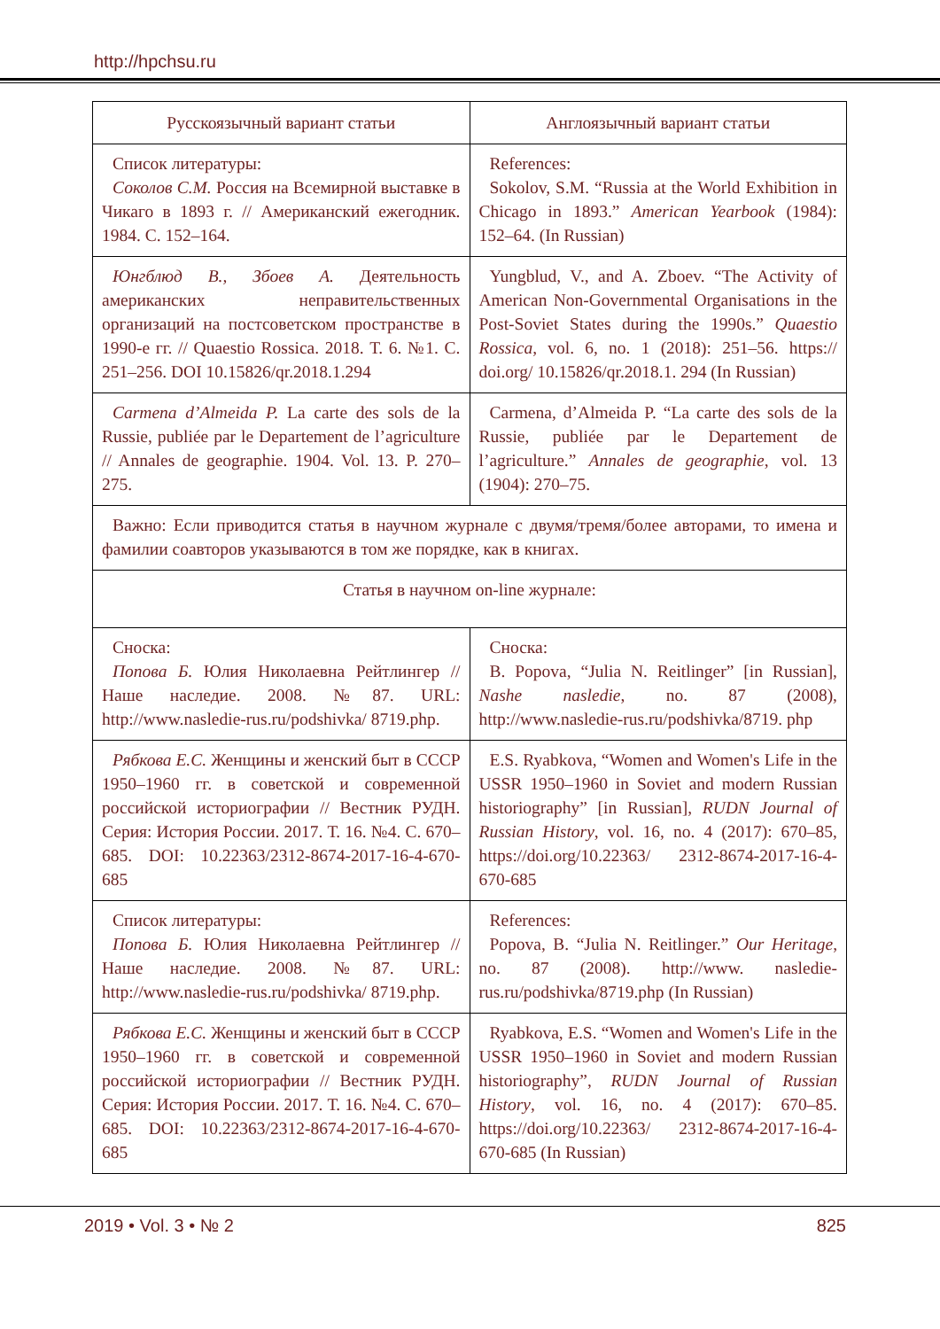http://hpchsu.ru
| Русскоязычный вариант статьи | Англоязычный вариант статьи |
| --- | --- |
| Список литературы: Соколов С.М. Россия на Всемирной выставке в Чикаго в 1893 г. // Американский ежегодник. 1984. С. 152–164. | References: Sokolov, S.M. “Russia at the World Exhibition in Chicago in 1893.” American Yearbook (1984): 152–64. (In Russian) |
| Юнгблюд В., Збоев А. Деятельность американских неправительственных организаций на постсоветском пространстве в 1990-е гг. // Quaestio Rossica. 2018. Т. 6. №1. С. 251–256. DOI 10.15826/qr.2018.1.294 | Yungblud, V., and A. Zboev. “The Activity of American Non-Governmental Organisations in the Post-Soviet States during the 1990s.” Quaestio Rossica , vol. 6, no. 1 (2018): 251–56. https:// doi.org/ 10.15826/qr.2018.1. 294 (In Russian) |
| Carmena d’Almeida P. La carte des sols de la Russie, publiée par le Departement de l’agriculture // Annales de geographie. 1904. Vol. 13. P. 270–275. | Carmena, d’Almeida P. “La carte des sols de la Russie, publiée par le Departement de l’agriculture.” Annales de geographie , vol. 13 (1904): 270–75. |
| Важно: Если приводится статья в научном журнале с двумя/тремя/более авторами, то имена и фамилии соавторов указываются в том же порядке, как в книгах. | |
| Статья в научном on-line журнале: | |
| Сноска: Попова Б. Юлия Николаевна Рейтлингер // Наше наследие. 2008. №87. URL: http://www.nasledie-rus.ru/podshivka/ 8719.php. | Сноска: B. Popova, “Julia N. Reitlinger” [in Russian], Nashe nasledie , no. 87 (2008), http://www.nasledie-rus.ru/podshivka/8719. php |
| Рябкова Е.С. Женщины и женский быт в СССР 1950–1960 гг. в советской и современной российской историографии // Вестник РУДН. Серия: История России. 2017. Т. 16. №4. С. 670–685. DOI: 10.22363/2312-8674-2017-16-4-670-685 | E.S. Ryabkova, “Women and Women's Life in the USSR 1950–1960 in Soviet and modern Russian historiography” [in Russian], RUDN Journal of Russian History , vol. 16, no. 4 (2017): 670–85, https://doi.org/10.22363/ 2312-8674-2017-16-4-670-685 |
| Список литературы: Попова Б. Юлия Николаевна Рейтлингер // Наше наследие. 2008. №87. URL: http://www.nasledie-rus.ru/podshivka/ 8719.php. | References: Popova, B. “Julia N. Reitlinger.” Our Heritage , no. 87 (2008). http://www. nasledie-rus.ru/podshivka/8719.php (In Russian) |
| Рябкова Е.С. Женщины и женский быт в СССР 1950–1960 гг. в советской и современной российской историографии // Вестник РУДН. Серия: История России. 2017. Т. 16. №4. С. 670–685. DOI: 10.22363/2312-8674-2017-16-4-670-685 | Ryabkova, E.S. “Women and Women's Life in the USSR 1950–1960 in Soviet and modern Russian historiography”, RUDN Journal of Russian History , vol. 16, no. 4 (2017): 670–85. https://doi.org/10.22363/ 2312-8674-2017-16-4-670-685 (In Russian) |
2019 • Vol. 3 • № 2 825